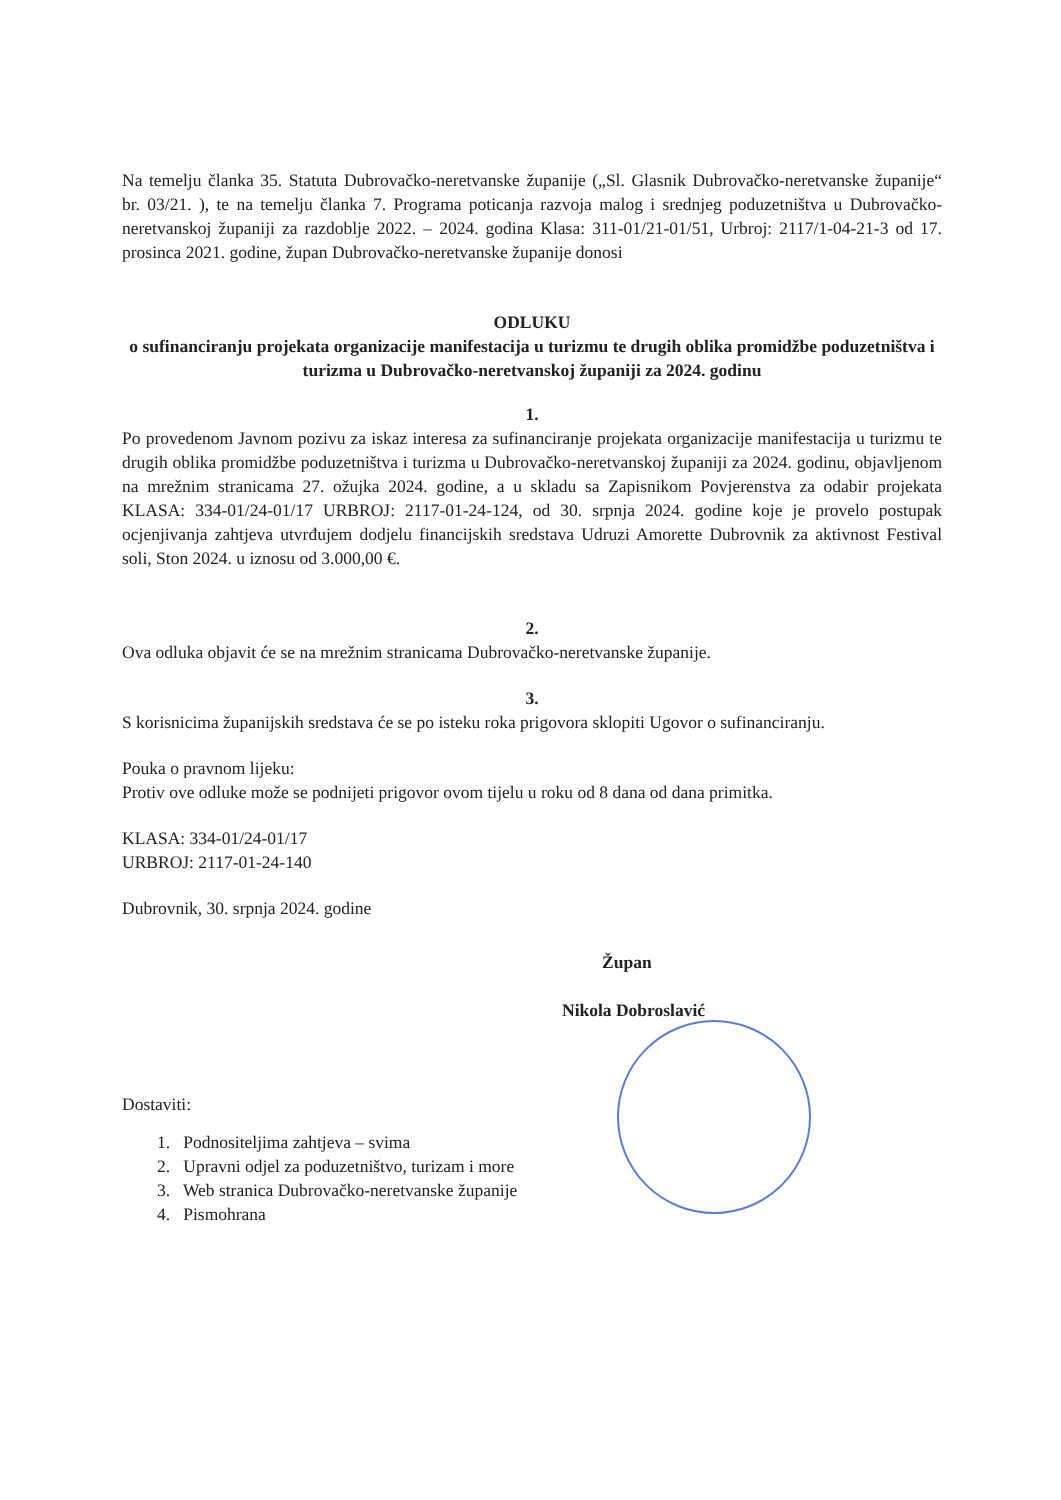Na temelju članka 35. Statuta Dubrovačko-neretvanske županije („Sl. Glasnik Dubrovačko-neretvanske županije“ br. 03/21. ), te na temelju članka 7. Programa poticanja razvoja malog i srednjeg poduzetništva u Dubrovačko-neretvanskoj županiji za razdoblje 2022. – 2024. godina Klasa: 311-01/21-01/51, Urbroj: 2117/1-04-21-3 od 17. prosinca 2021. godine, župan Dubrovačko-neretvanske županije donosi
ODLUKU
o sufinanciranju projekata organizacije manifestacija u turizmu te drugih oblika promidžbe poduzetništva i turizma u Dubrovačko-neretvanskoj županiji za 2024. godinu
1.
Po provedenom Javnom pozivu za iskaz interesa za sufinanciranje projekata organizacije manifestacija u turizmu te drugih oblika promidžbe poduzetništva i turizma u Dubrovačko-neretvanskoj županiji za 2024. godinu, objavljenom na mrežnim stranicama 27. ožujka 2024. godine, a u skladu sa Zapisnikom Povjerenstva za odabir projekata KLASA: 334-01/24-01/17 URBROJ: 2117-01-24-124, od 30. srpnja 2024. godine koje je provelo postupak ocjenjivanja zahtjeva utvrđujem dodjelu financijskih sredstava Udruzi Amorette Dubrovnik za aktivnost Festival soli, Ston 2024. u iznosu od 3.000,00 €.
2.
Ova odluka objavit će se na mrežnim stranicama Dubrovačko-neretvanske županije.
3.
S korisnicima županijskih sredstava će se po isteku roka prigovora sklopiti Ugovor o sufinanciranju.
Pouka o pravnom lijeku:
Protiv ove odluke može se podnijeti prigovor ovom tijelu u roku od 8 dana od dana primitka.
KLASA: 334-01/24-01/17
URBROJ: 2117-01-24-140
Dubrovnik, 30. srpnja 2024. godine
Župan
Nikola Dobroslavić
Dostaviti:
1. Podnositeljima zahtjeva – svima
2. Upravni odjel za poduzetništvo, turizam i more
3. Web stranica Dubrovačko-neretvanske županije
4. Pismohrana